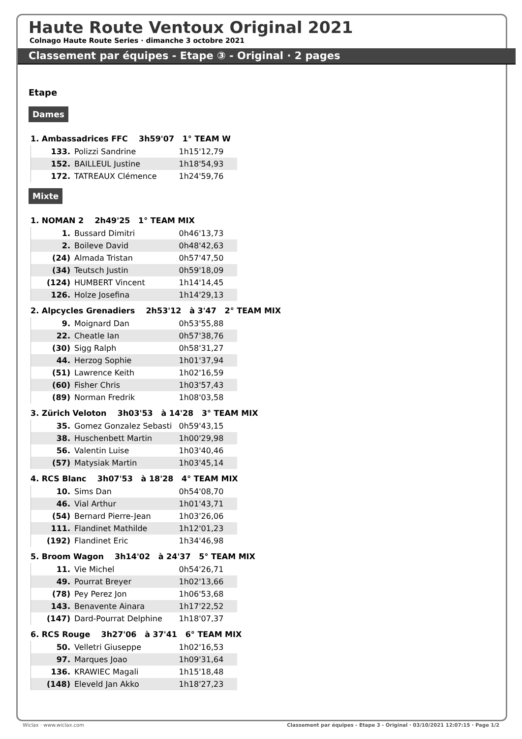Haute Route Ventoux Original 2021
Colnago Haute Route Series · dimanche 3 octobre 2021
Classement par équipes - Etape ③ - Original · 2 pages
Etape
Dames
1. Ambassadrices FFC 3h59'07 1° TEAM W
| 133. | Polizzi Sandrine | 1h15'12,79 |
| 152. | BAILLEUL Justine | 1h18'54,93 |
| 172. | TATREAUX Clémence | 1h24'59,76 |
Mixte
1. NOMAN 2 2h49'25 1° TEAM MIX
| 1. | Bussard Dimitri | 0h46'13,73 |
| 2. | Boileve David | 0h48'42,63 |
| (24) | Almada Tristan | 0h57'47,50 |
| (34) | Teutsch Justin | 0h59'18,09 |
| (124) | HUMBERT Vincent | 1h14'14,45 |
| 126. | Holze Josefina | 1h14'29,13 |
2. Alpcycles Grenadiers 2h53'12 à 3'47 2° TEAM MIX
| 9. | Moignard Dan | 0h53'55,88 |
| 22. | Cheatle Ian | 0h57'38,76 |
| (30) | Sigg Ralph | 0h58'31,27 |
| 44. | Herzog Sophie | 1h01'37,94 |
| (51) | Lawrence Keith | 1h02'16,59 |
| (60) | Fisher Chris | 1h03'57,43 |
| (89) | Norman Fredrik | 1h08'03,58 |
3. Zürich Veloton 3h03'53 à 14'28 3° TEAM MIX
| 35. | Gomez Gonzalez Sebasti | 0h59'43,15 |
| 38. | Huschenbett Martin | 1h00'29,98 |
| 56. | Valentin Luise | 1h03'40,46 |
| (57) | Matysiak Martin | 1h03'45,14 |
4. RCS Blanc 3h07'53 à 18'28 4° TEAM MIX
| 10. | Sims Dan | 0h54'08,70 |
| 46. | Vial Arthur | 1h01'43,71 |
| (54) | Bernard Pierre-Jean | 1h03'26,06 |
| 111. | Flandinet Mathilde | 1h12'01,23 |
| (192) | Flandinet Eric | 1h34'46,98 |
5. Broom Wagon 3h14'02 à 24'37 5° TEAM MIX
| 11. | Vie Michel | 0h54'26,71 |
| 49. | Pourrat Breyer | 1h02'13,66 |
| (78) | Pey Perez Jon | 1h06'53,68 |
| 143. | Benavente Ainara | 1h17'22,52 |
| (147) | Dard-Pourrat Delphine | 1h18'07,37 |
6. RCS Rouge 3h27'06 à 37'41 6° TEAM MIX
| 50. | Velletri Giuseppe | 1h02'16,53 |
| 97. | Marques Joao | 1h09'31,64 |
| 136. | KRAWIEC Magali | 1h15'18,48 |
| (148) | Eleveld Jan Akko | 1h18'27,23 |
Wiclax · www.wiclax.com Classement par équipes - Etape 3 - Original · 03/10/2021 12:07:15 · Page 1/2